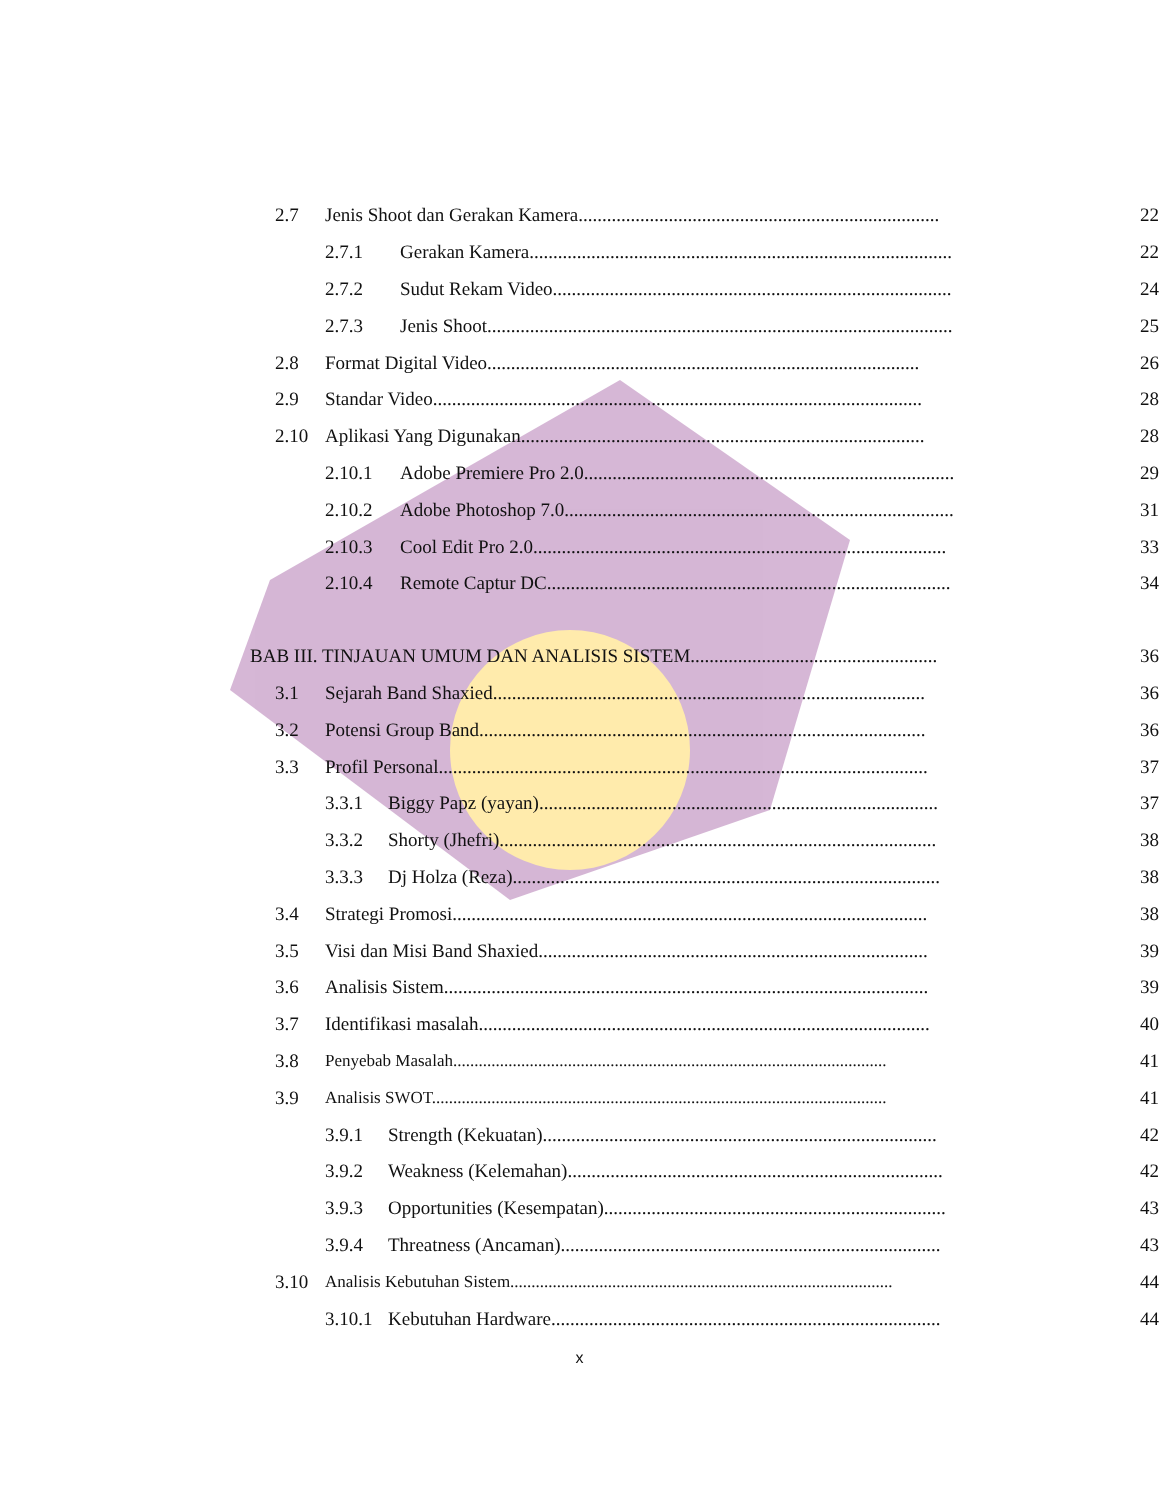2.7 Jenis Shoot dan Gerakan Kamera............................................................................ 22
2.7.1 Gerakan Kamera......................................................................................... 22
2.7.2 Sudut Rekam Video.................................................................................... 24
2.7.3 Jenis Shoot.................................................................................................. 25
2.8 Format Digital Video........................................................................................... 26
2.9 Standar Video....................................................................................................... 28
2.10 Aplikasi Yang Digunakan..................................................................................... 28
2.10.1 Adobe Premiere Pro 2.0.............................................................................. 29
2.10.2 Adobe Photoshop 7.0.................................................................................. 31
2.10.3 Cool Edit Pro 2.0....................................................................................... 33
2.10.4 Remote Captur DC..................................................................................... 34
BAB III. TINJAUAN UMUM DAN ANALISIS SISTEM.................................................... 36
3.1 Sejarah Band Shaxied........................................................................................... 36
3.2 Potensi Group Band.............................................................................................. 36
3.3 Profil Personal....................................................................................................... 37
3.3.1 Biggy Papz (yayan).................................................................................... 37
3.3.2 Shorty (Jhefri)............................................................................................ 38
3.3.3 Dj Holza (Reza).......................................................................................... 38
3.4 Strategi Promosi.................................................................................................... 38
3.5 Visi dan Misi Band Shaxied.................................................................................. 39
3.6 Analisis Sistem...................................................................................................... 39
3.7 Identifikasi masalah............................................................................................... 40
3.8 Penyebab Masalah...................................................................................................... 41
3.9 Analisis SWOT........................................................................................................... 41
3.9.1 Strength (Kekuatan)................................................................................... 42
3.9.2 Weakness (Kelemahan)............................................................................... 42
3.9.3 Opportunities (Kesempatan)........................................................................ 43
3.9.4 Threatness (Ancaman)................................................................................ 43
3.10 Analisis Kebutuhan Sistem.......................................................................................... 44
3.10.1 Kebutuhan Hardware.................................................................................. 44
x